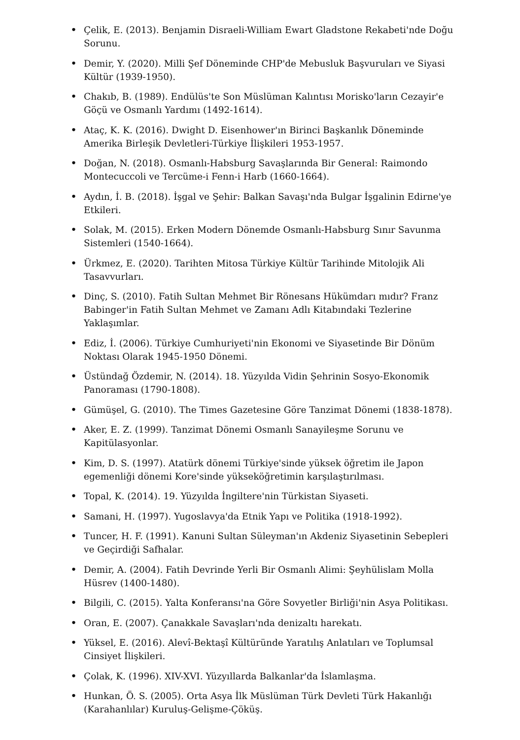• Çelik, E. (2013). Benjamin Disraeli-William Ewart Gladstone Rekabeti'nde Doğu Sorunu.
• Demir, Y. (2020). Milli Şef Döneminde CHP'de Mebusluk Başvuruları ve Siyasi Kültür (1939-1950).
• Chakıb, B. (1989). Endülüs'te Son Müslüman Kalıntısı Morisko'ların Cezayir'e Göçü ve Osmanlı Yardımı (1492-1614).
• Ataç, K. K. (2016). Dwight D. Eisenhower'ın Birinci Başkanlık Döneminde Amerika Birleşik Devletleri-Türkiye İlişkileri 1953-1957.
• Doğan, N. (2018). Osmanlı-Habsburg Savaşlarında Bir General: Raimondo Montecuccoli ve Tercüme-i Fenn-i Harb (1660-1664).
• Aydın, İ. B. (2018). İşgal ve Şehir: Balkan Savaşı'nda Bulgar İşgalinin Edirne'ye Etkileri.
• Solak, M. (2015). Erken Modern Dönemde Osmanlı-Habsburg Sınır Savunma Sistemleri (1540-1664).
• Ürkmez, E. (2020). Tarihten Mitosa Türkiye Kültür Tarihinde Mitolojik Ali Tasavvurları.
• Dinç, S. (2010). Fatih Sultan Mehmet Bir Rönesans Hükümdarı mıdır? Franz Babinger'in Fatih Sultan Mehmet ve Zamanı Adlı Kitabındaki Tezlerine Yaklaşımlar.
• Ediz, İ. (2006). Türkiye Cumhuriyeti'nin Ekonomi ve Siyasetinde Bir Dönüm Noktası Olarak 1945-1950 Dönemi.
• Üstündağ Özdemir, N. (2014). 18. Yüzyılda Vidin Şehrinin Sosyo-Ekonomik Panoraması (1790-1808).
• Gümüşel, G. (2010). The Times Gazetesine Göre Tanzimat Dönemi (1838-1878).
• Aker, E. Z. (1999). Tanzimat Dönemi Osmanlı Sanayileşme Sorunu ve Kapitülasyonlar.
• Kim, D. S. (1997). Atatürk dönemi Türkiye'sinde yüksek öğretim ile Japon egemenliği dönemi Kore'sinde yükseköğretimin karşılaştırılması.
• Topal, K. (2014). 19. Yüzyılda İngiltere'nin Türkistan Siyaseti.
• Samani, H. (1997). Yugoslavya'da Etnik Yapı ve Politika (1918-1992).
• Tuncer, H. F. (1991). Kanuni Sultan Süleyman'ın Akdeniz Siyasetinin Sebepleri ve Geçirdiği Safhalar.
• Demir, A. (2004). Fatih Devrinde Yerli Bir Osmanlı Alimi: Şeyhülislam Molla Hüsrev (1400-1480).
• Bilgili, C. (2015). Yalta Konferansı'na Göre Sovyetler Birliği'nin Asya Politikası.
• Oran, E. (2007). Çanakkale Savaşları'nda denizaltı harekatı.
• Yüksel, E. (2016). Alevî-Bektaşî Kültüründe Yaratılış Anlatıları ve Toplumsal Cinsiyet İlişkileri.
• Çolak, K. (1996). XIV-XVI. Yüzyıllarda Balkanlar'da İslamlaşma.
• Hunkan, Ö. S. (2005). Orta Asya İlk Müslüman Türk Devleti Türk Hakanlığı (Karahanlılar) Kuruluş-Gelişme-Çöküş.